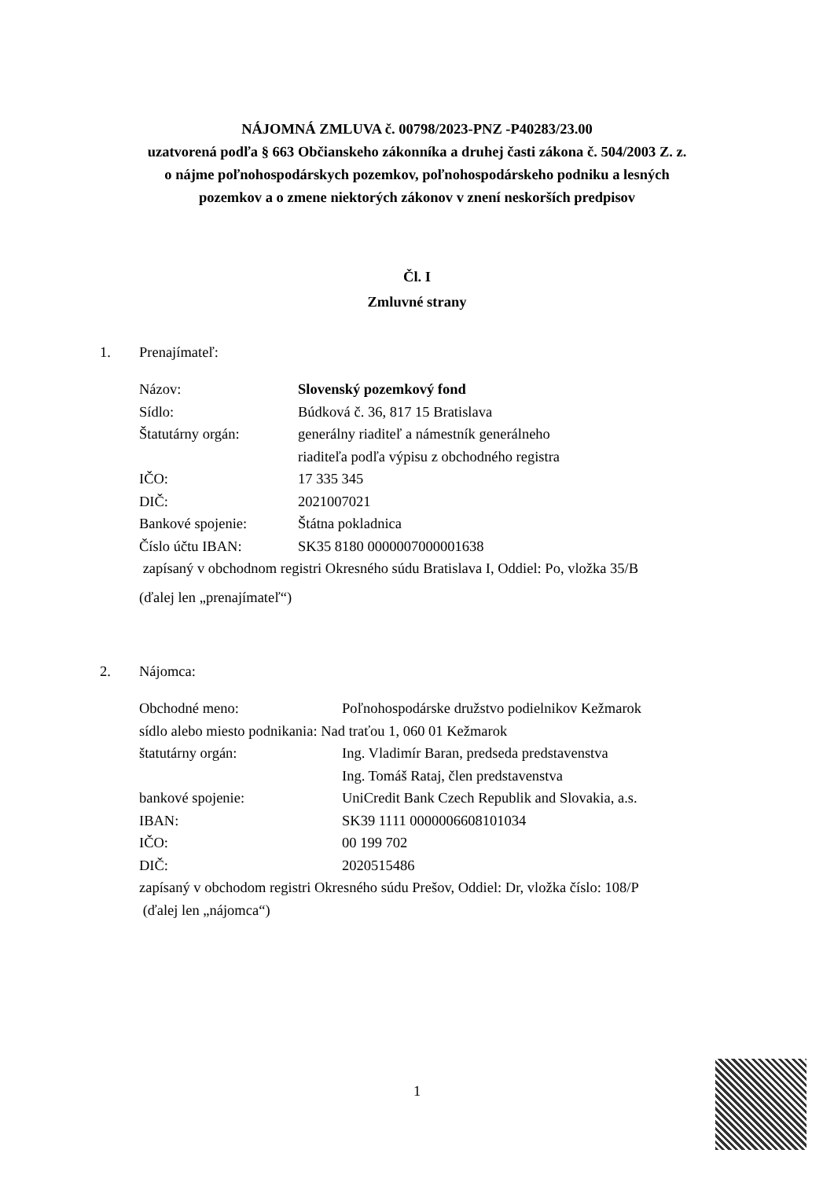NÁJOMNÁ ZMLUVA č. 00798/2023-PNZ -P40283/23.00
uzatvorená podľa § 663 Občianskeho zákonníka a druhej časti zákona č. 504/2003 Z. z.
o nájme poľnohospodárskych pozemkov, poľnohospodárskeho podniku a lesných
pozemkov a o zmene niektorých zákonov v znení neskorších predpisov
Čl. I
Zmluvné strany
1. Prenajímateľ:
| Názov: | Slovenský pozemkový fond |
| Sídlo: | Búdková č. 36, 817 15 Bratislava |
| Štatutárny orgán: | generálny riaditeľ a námestník generálneho riaditeľa podľa výpisu z obchodného registra |
| IČO: | 17 335 345 |
| DIČ: | 2021007021 |
| Bankové spojenie: | Štátna pokladnica |
| Číslo účtu IBAN: | SK35 8180 0000007000001638 |
zapísaný v obchodnom registri Okresného súdu Bratislava I, Oddiel: Po, vložka 35/B
(ďalej len „prenajímateľ“)
2. Nájomca:
| Obchodné meno: | Poľnohospodárske družstvo podielnikov Kežmarok |
| sídlo alebo miesto podnikania: Nad traťou 1, 060 01 Kežmarok | |
| štatutárny orgán: | Ing. Vladimír Baran, predseda predstavenstva Ing. Tomáš Rataj, člen predstavenstva |
| bankové spojenie: | UniCredit Bank Czech Republik and Slovakia, a.s. |
| IBAN: | SK39 1111 0000006608101034 |
| IČO: | 00 199 702 |
| DIČ: | 2020515486 |
zapísaný v obchodom registri Okresného súdu Prešov, Oddiel: Dr, vložka číslo: 108/P
(ďalej len „nájomca“)
1